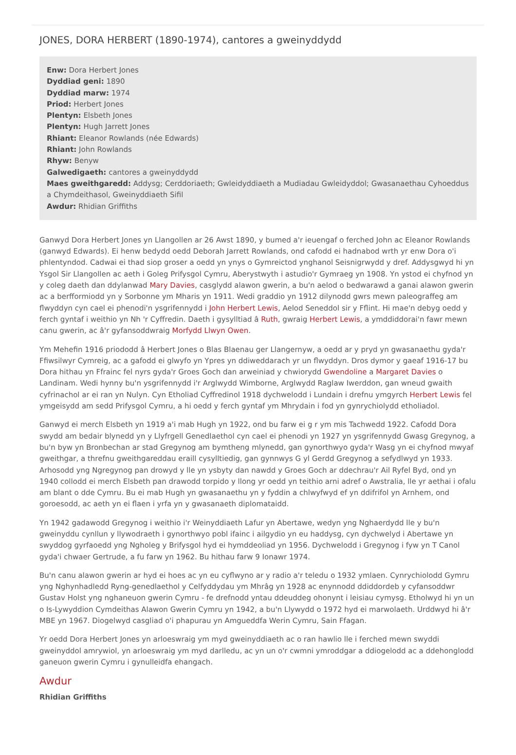JONES, DORA HERBERT (1890-1974), cantores a gweinyddydd
Enw: Dora Herbert Jones
Dyddiad geni: 1890
Dyddiad marw: 1974
Priod: Herbert Jones
Plentyn: Elsbeth Jones
Plentyn: Hugh Jarrett Jones
Rhiant: Eleanor Rowlands (née Edwards)
Rhiant: John Rowlands
Rhyw: Benyw
Galwedigaeth: cantores a gweinyddydd
Maes gweithgaredd: Addysg; Cerddoriaeth; Gwleidyddiaeth a Mudiadau Gwleidyddol; Gwasanaethau Cyhoeddus a Chymdeithasol, Gweinyddiaeth Sifil
Awdur: Rhidian Griffiths
Ganwyd Dora Herbert Jones yn Llangollen ar 26 Awst 1890, y bumed a'r ieuengaf o ferched John ac Eleanor Rowlands (ganwyd Edwards). Ei henw bedydd oedd Deborah Jarrett Rowlands, ond cafodd ei hadnabod wrth yr enw Dora o'i phlentyndod. Cadwai ei thad siop groser a oedd yn ynys o Gymreictod ynghanol Seisnigrwydd y dref. Addysgwyd hi yn Ysgol Sir Llangollen ac aeth i Goleg Prifysgol Cymru, Aberystwyth i astudio'r Gymraeg yn 1908. Yn ystod ei chyfnod yn y coleg daeth dan ddylanwad Mary Davies, casglydd alawon gwerin, a bu'n aelod o bedwarawd a ganai alawon gwerin ac a berfformiodd yn y Sorbonne ym Mharis yn 1911. Wedi graddio yn 1912 dilynodd gwrs mewn paleograffeg am flwyddyn cyn cael ei phenodi'n ysgrifennydd i John Herbert Lewis, Aelod Seneddol sir y Fflint. Hi mae'n debyg oedd y ferch gyntaf i weithio yn Nh 'r Cyffredin. Daeth i gysylltiad â Ruth, gwraig Herbert Lewis, a ymddiddorai'n fawr mewn canu gwerin, ac â'r gyfansoddwraig Morfydd Llwyn Owen.
Ym Mehefin 1916 priododd â Herbert Jones o Blas Blaenau ger Llangernyw, a oedd ar y pryd yn gwasanaethu gyda'r Ffiwsilwyr Cymreig, ac a gafodd ei glwyfo yn Ypres yn ddiweddarach yr un flwyddyn. Dros dymor y gaeaf 1916-17 bu Dora hithau yn Ffrainc fel nyrs gyda'r Groes Goch dan arweiniad y chwiorydd Gwendoline a Margaret Davies o Landinam. Wedi hynny bu'n ysgrifennydd i'r Arglwydd Wimborne, Arglwydd Raglaw Iwerddon, gan wneud gwaith cyfrinachol ar ei ran yn Nulyn. Cyn Etholiad Cyffredinol 1918 dychwelodd i Lundain i drefnu ymgyrch Herbert Lewis fel ymgeisydd am sedd Prifysgol Cymru, a hi oedd y ferch gyntaf ym Mhrydain i fod yn gynrychiolydd etholiadol.
Ganwyd ei merch Elsbeth yn 1919 a'i mab Hugh yn 1922, ond bu farw ei g r ym mis Tachwedd 1922. Cafodd Dora swydd am bedair blynedd yn y Llyfrgell Genedlaethol cyn cael ei phenodi yn 1927 yn ysgrifennydd Gwasg Gregynog, a bu'n byw yn Bronbechan ar stad Gregynog am bymtheng mlynedd, gan gynorthwyo gyda'r Wasg yn ei chyfnod mwyaf gweithgar, a threfnu gweithgareddau eraill cysylltiedig, gan gynnwys G yl Gerdd Gregynog a sefydlwyd yn 1933. Arhosodd yng Ngregynog pan drowyd y lle yn ysbyty dan nawdd y Groes Goch ar ddechrau'r Ail Ryfel Byd, ond yn 1940 collodd ei merch Elsbeth pan drawodd torpido y llong yr oedd yn teithio arni adref o Awstralia, lle yr aethai i ofalu am blant o dde Cymru. Bu ei mab Hugh yn gwasanaethu yn y fyddin a chlwyfwyd ef yn ddifrifol yn Arnhem, ond goroesodd, ac aeth yn ei flaen i yrfa yn y gwasanaeth diplomataidd.
Yn 1942 gadawodd Gregynog i weithio i'r Weinyddiaeth Lafur yn Abertawe, wedyn yng Nghaerdydd lle y bu'n gweinyddu cynllun y llywodraeth i gynorthwyo pobl ifainc i ailgydio yn eu haddysg, cyn dychwelyd i Abertawe yn swyddog gyrfaoedd yng Ngholeg y Brifysgol hyd ei hymddeoliad yn 1956. Dychwelodd i Gregynog i fyw yn T Canol gyda'i chwaer Gertrude, a fu farw yn 1962. Bu hithau farw 9 Ionawr 1974.
Bu'n canu alawon gwerin ar hyd ei hoes ac yn eu cyflwyno ar y radio a'r teledu o 1932 ymlaen. Cynrychiolodd Gymru yng Nghynhadledd Ryng-genedlaethol y Celfyddydau ym Mhrâg yn 1928 ac enynnodd ddiddordeb y cyfansoddwr Gustav Holst yng nghaneuon gwerin Cymru - fe drefnodd yntau ddeuddeg ohonynt i leisiau cymysg. Etholwyd hi yn un o Is-Lywyddion Cymdeithas Alawon Gwerin Cymru yn 1942, a bu'n Llywydd o 1972 hyd ei marwolaeth. Urddwyd hi â'r MBE yn 1967. Diogelwyd casgliad o'i phapurau yn Amgueddfa Werin Cymru, Sain Ffagan.
Yr oedd Dora Herbert Jones yn arloeswraig ym myd gweinyddiaeth ac o ran hawlio lle i ferched mewn swyddi gweinyddol amrywiol, yn arloeswraig ym myd darlledu, ac yn un o'r cwmni ymroddgar a ddiogelodd ac a ddehonglodd ganeuon gwerin Cymru i gynulleidfa ehangach.
Awdur
Rhidian Griffiths